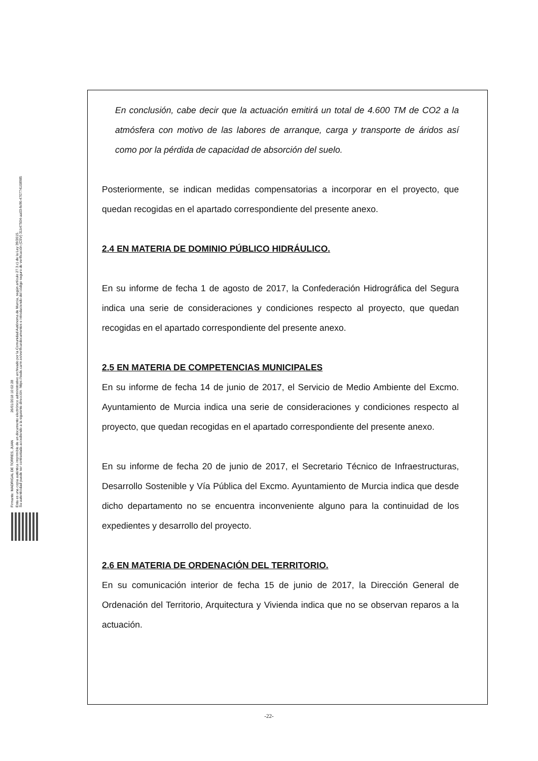Firmante: MADRIGAL DE TORRES, JUAN 26/01/2018 10:02:28
Esta es una copia auténtica imprimible de un documento electrónico administrativo archivado por la Comunidad Autónoma de Murcia, según artículo 27.3.c) de la Ley 39/2015.
Su autenticidad puede ser contrastada accediendo a la siguiente dirección: https://sede.carm.es/verificardocumentos e introduciendo del código seguro de verificación (CSV) 31b47504-aa03-fe96-470774108985
En conclusión, cabe decir que la actuación emitirá un total de 4.600 TM de CO2 a la atmósfera con motivo de las labores de arranque, carga y transporte de áridos así como por la pérdida de capacidad de absorción del suelo.
Posteriormente, se indican medidas compensatorias a incorporar en el proyecto, que quedan recogidas en el apartado correspondiente del presente anexo.
2.4 EN MATERIA DE DOMINIO PÚBLICO HIDRÁULICO.
En su informe de fecha 1 de agosto de 2017, la Confederación Hidrográfica del Segura indica una serie de consideraciones y condiciones respecto al proyecto, que quedan recogidas en el apartado correspondiente del presente anexo.
2.5 EN MATERIA DE COMPETENCIAS MUNICIPALES
En su informe de fecha 14 de junio de 2017, el Servicio de Medio Ambiente del Excmo. Ayuntamiento de Murcia indica una serie de consideraciones y condiciones respecto al proyecto, que quedan recogidas en el apartado correspondiente del presente anexo.
En su informe de fecha 20 de junio de 2017, el Secretario Técnico de Infraestructuras, Desarrollo Sostenible y Vía Pública del Excmo. Ayuntamiento de Murcia indica que desde dicho departamento no se encuentra inconveniente alguno para la continuidad de los expedientes y desarrollo del proyecto.
2.6 EN MATERIA DE ORDENACIÓN DEL TERRITORIO.
En su comunicación interior de fecha 15 de junio de 2017, la Dirección General de Ordenación del Territorio, Arquitectura y Vivienda indica que no se observan reparos a la actuación.
-22-